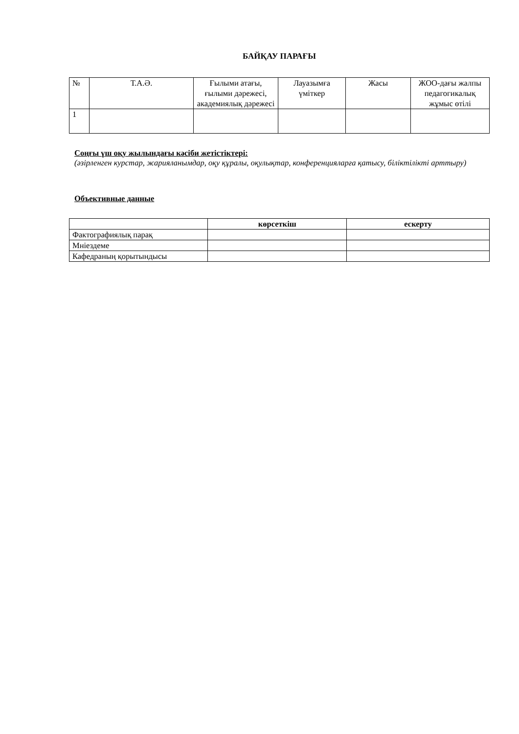БАЙҚАУ ПАРАҒЫ
| № | Т.А.Ә. | Ғылыми атағы, ғылыми дәрежесі, академиялық дәрежесі | Лауазымға үміткер | Жасы | ЖОО-дағы жалпы педагогикалық жұмыс өтілі |
| --- | --- | --- | --- | --- | --- |
| 1 | | | | | |
Соңғы үш оқу жылындағы кәсіби жетістіктері:
(әзірленген курстар, жарияланымдар, оқу құралы, оқулықтар, конференцияларға қатысу, біліктілікті арттыру)
Объективные данные
| | көрсеткіш | ескерту |
| --- | --- | --- |
| Фактографиялық парақ | | |
| Мніездеме | | |
| Кафедраның қорытындысы | | |